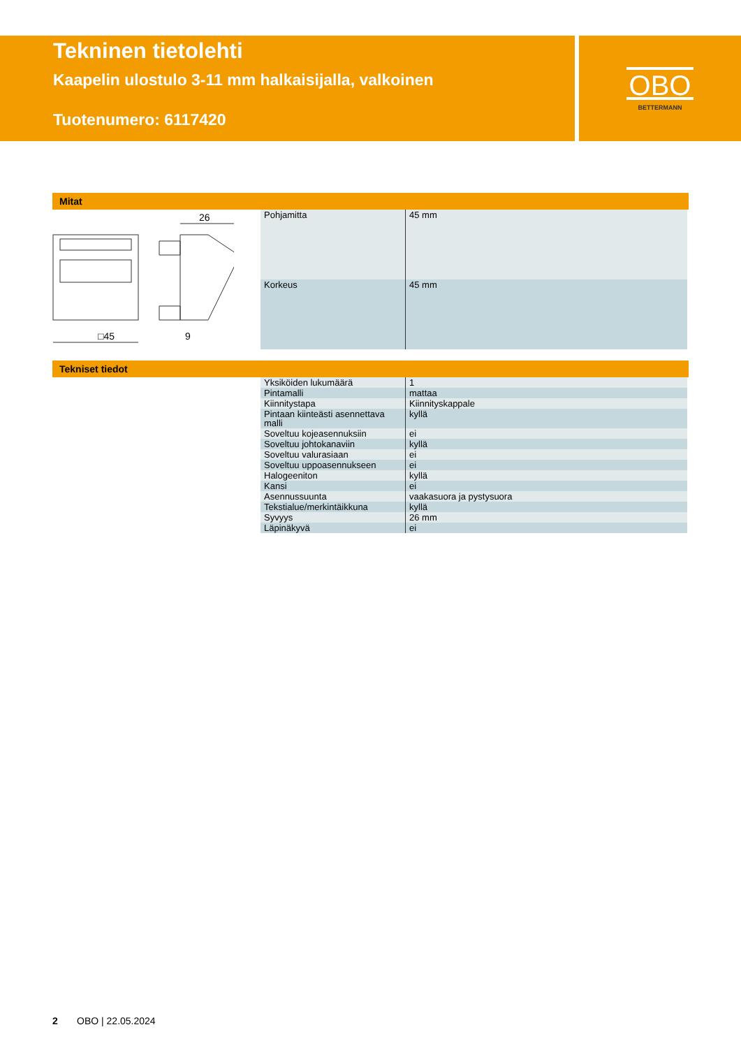OBO
BETTERMANN
Tekninen tietolehti
Kaapelin ulostulo 3-11 mm halkaisijalla, valkoinen
Tuotenumero: 6117420
Mitat
□45
26
9
| Pohjamitta | 45 mm |
| Korkeus | 45 mm |
Tekniset tiedot
| Yksiköiden lukumäärä | 1 |
| Pintamalli | mattaa |
| Kiinnitystapa | Kiinnityskappale |
| Pintaan kiinteästi asennettava malli | kyllä |
| Soveltuu kojeasennuksiin | ei |
| Soveltuu johtokanaviin | kyllä |
| Soveltuu valurasiaan | ei |
| Soveltuu uppoasennukseen | ei |
| Halogeeniton | kyllä |
| Kansi | ei |
| Asennussuunta | vaakasuora ja pystysuora |
| Tekstialue/merkintäikkuna | kyllä |
| Syvyys | 26 mm |
| Läpinäkyvä | ei |
2 OBO | 22.05.2024